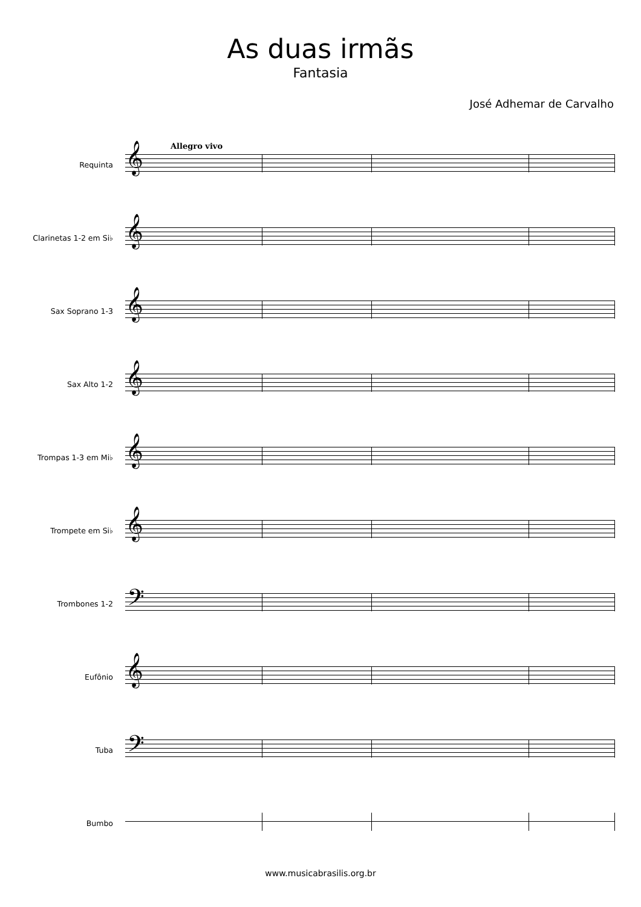As duas irmãs
Fantasia
José Adhemar de Carvalho
Allegro vivo
Requinta
𝄞
Clarinetas 1-2 em Si♭
𝄞
Sax Soprano 1-3
𝄞
Sax Alto 1-2
𝄞
Trompas 1-3 em Mi♭
𝄞
Trompete em Si♭
𝄞
Trombones 1-2
𝄢
Eufônio
𝄞
Tuba
𝄢
Bumbo
www.musicabrasilis.org.br